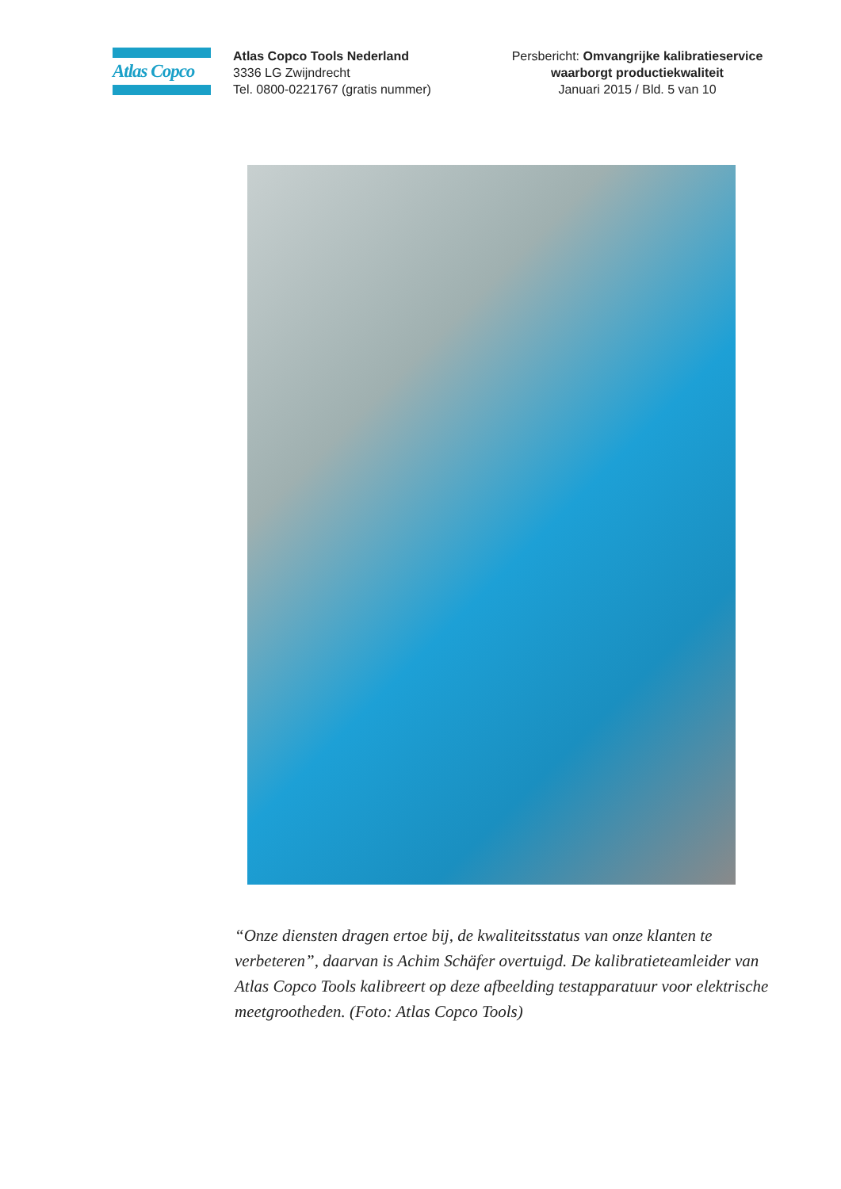Atlas Copco
Atlas Copco Tools Nederland
3336 LG Zwijndrecht
Tel. 0800-0221767 (gratis nummer)
Persbericht: Omvangrijke kalibratieservice waarborgt productiekwaliteit
Januari 2015 / Bld. 5 van 10
“Onze diensten dragen ertoe bij, de kwaliteitsstatus van onze klanten te verbeteren”, daarvan is Achim Schäfer overtuigd. De kalibratieteamleider van Atlas Copco Tools kalibreert op deze afbeelding testapparatuur voor elektrische meetgrootheden. (Foto: Atlas Copco Tools)